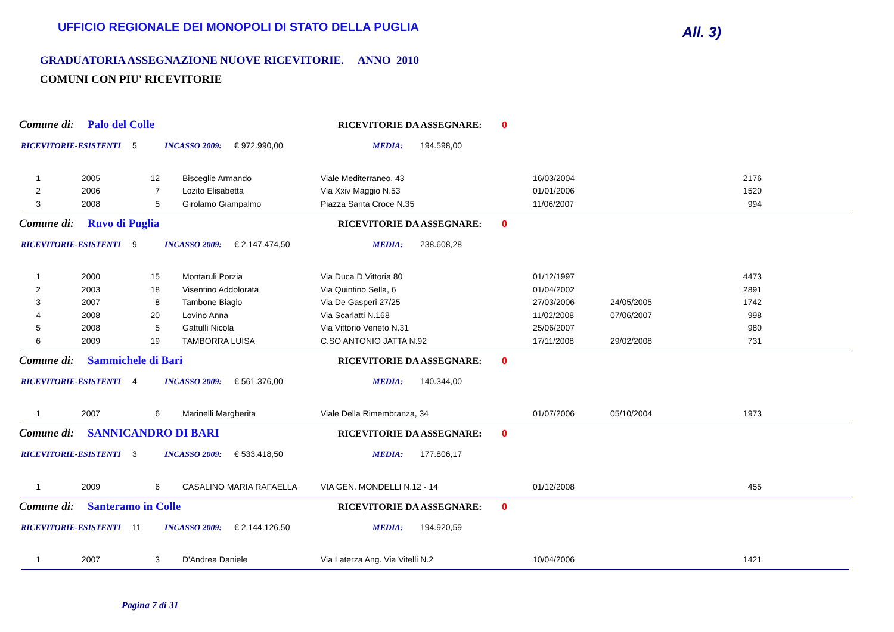UFFICIO REGIONALE DEI MONOPOLI DI STATO DELLA PUGLIA
All. 3)
GRADUATORIA ASSEGNAZIONE NUOVE RICEVITORIE. ANNO 2010
COMUNI CON PIU' RICEVITORIE
Comune di: Palo del Colle RICEVITORIE DA ASSEGNARE: 0
RICEVITORIE-ESISTENTI 5 INCASSO 2009: € 972.990,00 MEDIA: 194.598,00
| 1 | 2005 | 12 | Bisceglie Armando | Viale Mediterraneo, 43 | 16/03/2004 | | 2176 |
| 2 | 2006 | 7 | Lozito Elisabetta | Via Xxiv Maggio N.53 | 01/01/2006 | | 1520 |
| 3 | 2008 | 5 | Girolamo Giampalmo | Piazza Santa Croce N.35 | 11/06/2007 | | 994 |
Comune di: Ruvo di Puglia RICEVITORIE DA ASSEGNARE: 0
RICEVITORIE-ESISTENTI 9 INCASSO 2009: € 2.147.474,50 MEDIA: 238.608,28
| 1 | 2000 | 15 | Montaruli Porzia | Via Duca D.Vittoria 80 | 01/12/1997 | | 4473 |
| 2 | 2003 | 18 | Visentino Addolorata | Via Quintino Sella, 6 | 01/04/2002 | | 2891 |
| 3 | 2007 | 8 | Tambone Biagio | Via De Gasperi 27/25 | 27/03/2006 | 24/05/2005 | 1742 |
| 4 | 2008 | 20 | Lovino Anna | Via Scarlatti N.168 | 11/02/2008 | 07/06/2007 | 998 |
| 5 | 2008 | 5 | Gattulli Nicola | Via Vittorio Veneto N.31 | 25/06/2007 | | 980 |
| 6 | 2009 | 19 | TAMBORRA LUISA | C.SO ANTONIO JATTA N.92 | 17/11/2008 | 29/02/2008 | 731 |
Comune di: Sammichele di Bari RICEVITORIE DA ASSEGNARE: 0
RICEVITORIE-ESISTENTI 4 INCASSO 2009: € 561.376,00 MEDIA: 140.344,00
| 1 | 2007 | 6 | Marinelli Margherita | Viale Della Rimembranza, 34 | 01/07/2006 | 05/10/2004 | 1973 |
Comune di: SANNICANDRO DI BARI RICEVITORIE DA ASSEGNARE: 0
RICEVITORIE-ESISTENTI 3 INCASSO 2009: € 533.418,50 MEDIA: 177.806,17
| 1 | 2009 | 6 | CASALINO MARIA RAFAELLA | VIA GEN. MONDELLI N.12 - 14 | 01/12/2008 | | 455 |
Comune di: Santeramo in Colle RICEVITORIE DA ASSEGNARE: 0
RICEVITORIE-ESISTENTI 11 INCASSO 2009: € 2.144.126,50 MEDIA: 194.920,59
| 1 | 2007 | 3 | D'Andrea Daniele | Via Laterza Ang. Via Vitelli N.2 | 10/04/2006 | | 1421 |
Pagina 7 di 31